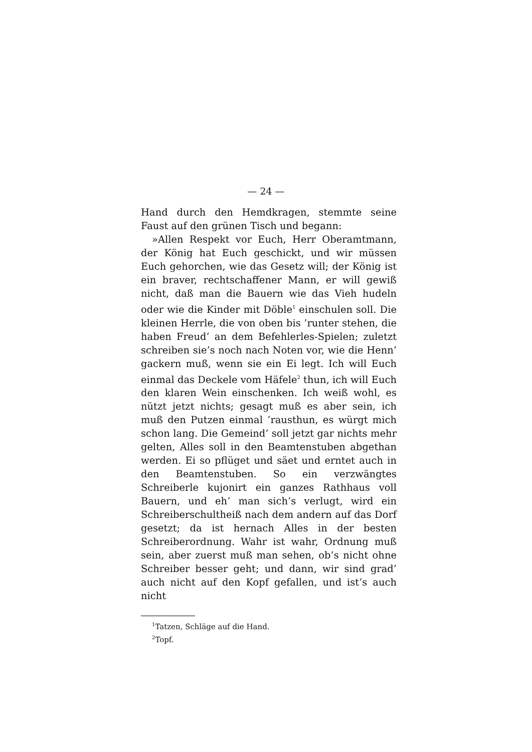— 24 —
Hand durch den Hemdkragen, stemmte seine Faust auf den grünen Tisch und begann:
»Allen Respekt vor Euch, Herr Oberamtmann, der König hat Euch geschickt, und wir müssen Euch gehorchen, wie das Gesetz will; der König ist ein braver, rechtschaffener Mann, er will gewiß nicht, daß man die Bauern wie das Vieh hudeln oder wie die Kinder mit Döble<sup>1</sup> einschulen soll. Die kleinen Herrle, die von oben bis ’runter stehen, die haben Freud’ an dem Befehlerles-Spielen; zuletzt schreiben sie’s noch nach Noten vor, wie die Henn’ gackern muß, wenn sie ein Ei legt. Ich will Euch einmal das Deckele vom Häfele<sup>2</sup> thun, ich will Euch den klaren Wein einschenken. Ich weiß wohl, es nützt jetzt nichts; gesagt muß es aber sein, ich muß den Putzen einmal ’rausthun, es würgt mich schon lang. Die Gemeind’ soll jetzt gar nichts mehr gelten, Alles soll in den Beamtenstuben abgethan werden. Ei so pflüget und säet und erntet auch in den Beamtenstuben. So ein verzwängtes Schreiberle kujonirt ein ganzes Rathhaus voll Bauern, und eh’ man sich’s verlugt, wird ein Schreiberschultheiß nach dem andern auf das Dorf gesetzt; da ist hernach Alles in der besten Schreiberordnung. Wahr ist wahr, Ordnung muß sein, aber zuerst muß man sehen, ob’s nicht ohne Schreiber besser geht; und dann, wir sind grad’ auch nicht auf den Kopf gefallen, und ist’s auch nicht
<sup>1</sup> Tatzen, Schläge auf die Hand.
<sup>2</sup> Topf.